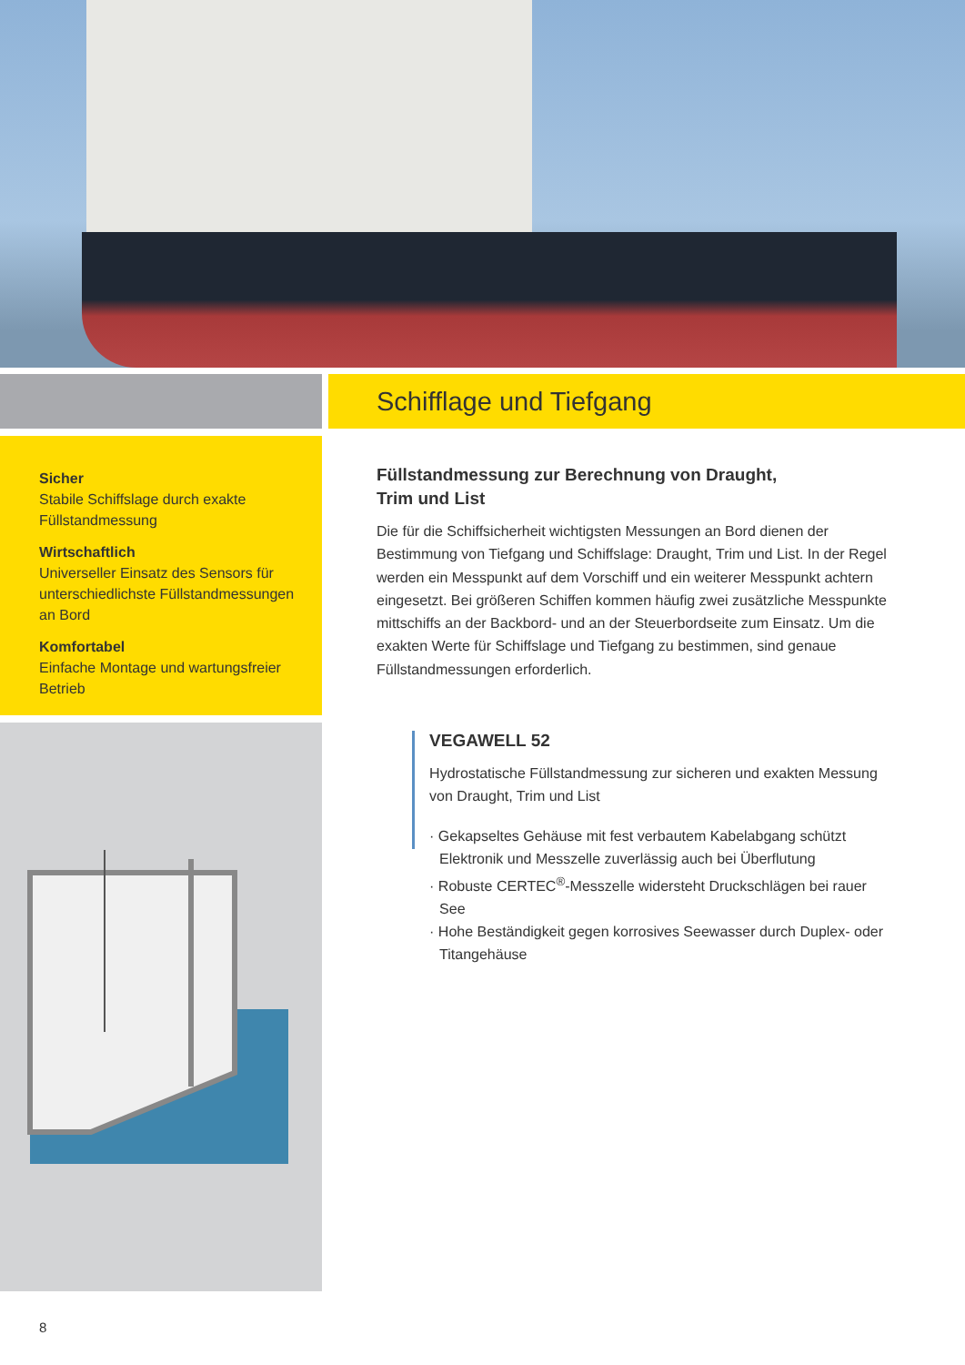Sicher
Stabile Schiffslage durch exakte Füllstandmessung
Wirtschaftlich
Universeller Einsatz des Sensors für unterschiedlichste Füllstandmessungen an Bord
Komfortabel
Einfache Montage und wartungsfreier Betrieb
Schifflage und Tiefgang
Füllstandmessung zur Berechnung von Draught,
Trim und List
Die für die Schiffsicherheit wichtigsten Messungen an Bord dienen der Bestimmung von Tiefgang und Schiffslage: Draught, Trim und List. In der Regel werden ein Messpunkt auf dem Vorschiff und ein weiterer Messpunkt achtern eingesetzt. Bei größeren Schiffen kommen häufig zwei zusätzliche Messpunkte mittschiffs an der Backbord- und an der Steuerbordseite zum Einsatz. Um die exakten Werte für Schiffslage und Tiefgang zu bestimmen, sind genaue Füllstandmessungen erforderlich.
VEGAWELL 52
Hydrostatische Füllstandmessung zur sicheren und exakten Messung von Draught, Trim und List
· Gekapseltes Gehäuse mit fest verbautem Kabelabgang schützt Elektronik und Messzelle zuverlässig auch bei Überflutung
· Robuste CERTEC<sup>®</sup>-Messzelle widersteht Druckschlägen bei rauer See
· Hohe Beständigkeit gegen korrosives Seewasser durch Duplex- oder Titangehäuse
8